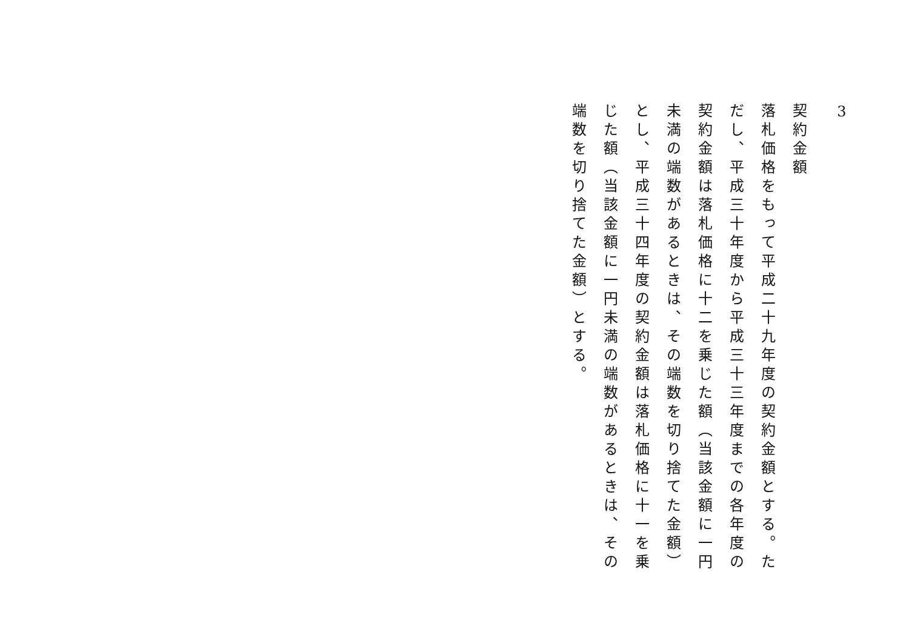3
契約金額
落札価格をもって平成二十九年度の契約金額とする。ただし、平成三十年度から平成三十三年度までの各年度の契約金額は落札価格に十二を乗じた額（当該金額に一円未満の端数があるときは、その端数を切り捨てた金額）とし、平成三十四年度の契約金額は落札価格に十一を乗じた額（当該金額に一円未満の端数があるときは、その端数を切り捨てた金額）とする。